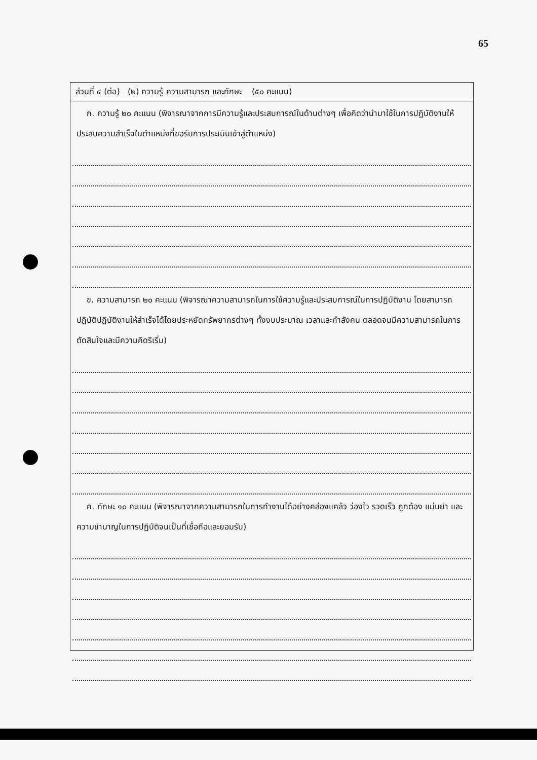65
ส่วนที่ ๔ (ต่อ) (๒) ความรู้ ความสามารถ และทักษะ (๕๐ คะแนน)
ก. ความรู้ ๒๐ คะแนน (พิจารณาจากการมีความรู้และประสบการณ์ในด้านต่างๆ เพื่อคิดว่านำมาใช้ในการปฏิบัติงานให้ประสบความสำเร็จในตำแหน่งที่ขอรับการประเมินเข้าสู่ตำแหน่ง)
ข. ความสามารถ ๒๐ คะแนน (พิจารณาความสามารถในการใช้ความรู้และประสบการณ์ในการปฏิบัติงาน โดยสามารถปฏิบัติปฏิบัติงานให้สำเร็จได้โดยประหยัดทรัพยากรต่างๆ ทั้งงบประมาณ เวลาและกำลังคน ตลอดจนมีความสามารถในการตัดสินใจและมีความคิดริเริ่ม)
ค. ทักษะ ๑๐ คะแนน (พิจารณาจากความสามารถในการทำงานได้อย่างคล่องแคล้ว ว่องไว รวดเร็ว ถูกต้อง แม่นยำ และความชำนาญในการปฏิบัติจนเป็นที่เชื่อถือและยอมรับ)